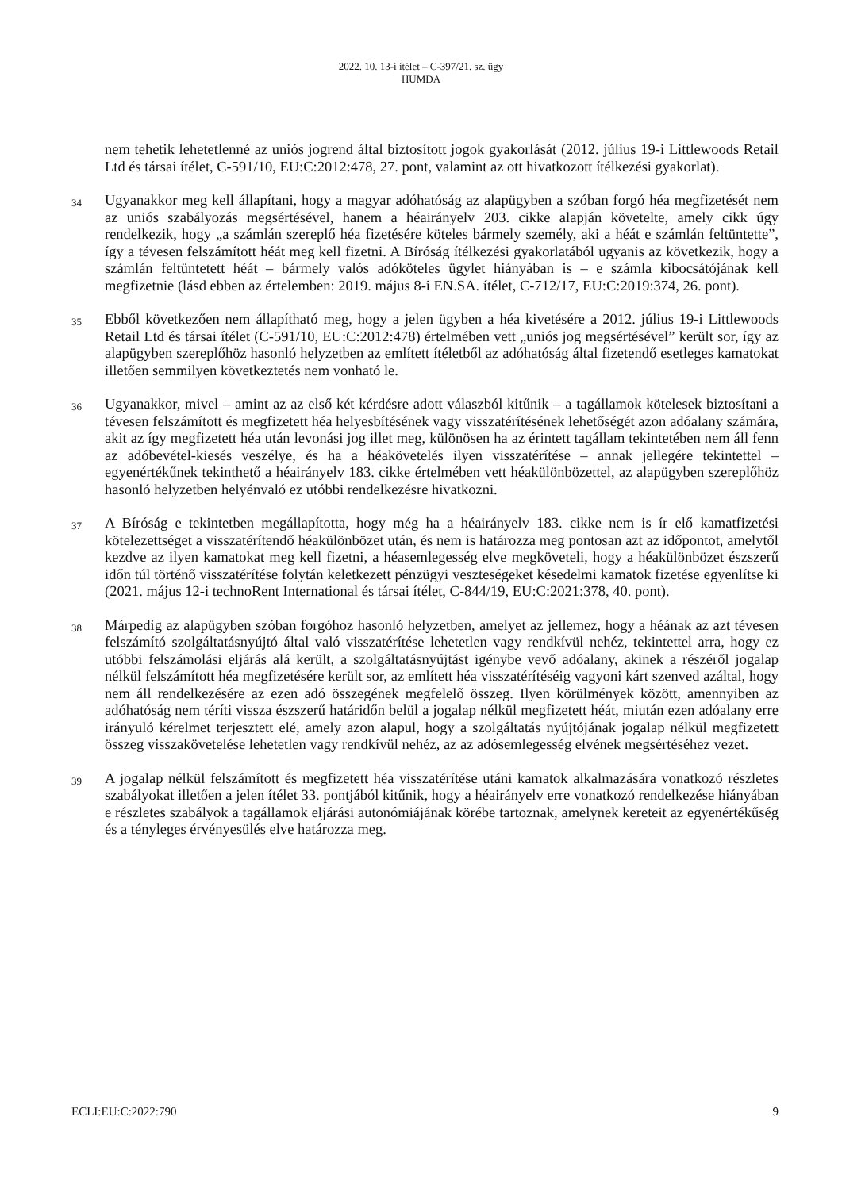2022. 10. 13-i ítélet – C-397/21. sz. ügy
HUMDA
nem tehetik lehetetlenné az uniós jogrend által biztosított jogok gyakorlását (2012. július 19-i Littlewoods Retail Ltd és társai ítélet, C-591/10, EU:C:2012:478, 27. pont, valamint az ott hivatkozott ítélkezési gyakorlat).
34
Ugyanakkor meg kell állapítani, hogy a magyar adóhatóság az alapügyben a szóban forgó héa megfizetését nem az uniós szabályozás megsértésével, hanem a héairányelv 203. cikke alapján követelte, amely cikk úgy rendelkezik, hogy „a számlán szereplő héa fizetésére köteles bármely személy, aki a héát e számlán feltüntette”, így a tévesen felszámított héát meg kell fizetni. A Bíróság ítélkezési gyakorlatából ugyanis az következik, hogy a számlán feltüntetett héát – bármely valós adóköteles ügylet hiányában is – e számla kibocsátójának kell megfizetnie (lásd ebben az értelemben: 2019. május 8-i EN.SA. ítélet, C-712/17, EU:C:2019:374, 26. pont).
35
Ebből következően nem állapítható meg, hogy a jelen ügyben a héa kivetésére a 2012. július 19-i Littlewoods Retail Ltd és társai ítélet (C-591/10, EU:C:2012:478) értelmében vett „uniós jog megsértésével” került sor, így az alapügyben szereplőhöz hasonló helyzetben az említett ítéletből az adóhatóság által fizetendő esetleges kamatokat illetően semmilyen következtetés nem vonható le.
36
Ugyanakkor, mivel – amint az az első két kérdésre adott válaszból kitűnik – a tagállamok kötelesek biztosítani a tévesen felszámított és megfizetett héa helyesbítésének vagy visszatérítésének lehetőségét azon adóalany számára, akit az így megfizetett héa után levonási jog illet meg, különösen ha az érintett tagállam tekintetében nem áll fenn az adóbevétel-kiesés veszélye, és ha a héakövetelés ilyen visszatérítése – annak jellegére tekintettel – egyenértékűnek tekinthető a héairányelv 183. cikke értelmében vett héakülönbözettel, az alapügyben szereplőhöz hasonló helyzetben helyénvaló ez utóbbi rendelkezésre hivatkozni.
37
A Bíróság e tekintetben megállapította, hogy még ha a héairányelv 183. cikke nem is ír elő kamatfizetési kötelezettséget a visszatérítendő héakülönbözet után, és nem is határozza meg pontosan azt az időpontot, amelytől kezdve az ilyen kamatokat meg kell fizetni, a héasemlegesség elve megköveteli, hogy a héakülönbözet észszerű időn túl történő visszatérítése folytán keletkezett pénzügyi veszteségeket késedelmi kamatok fizetése egyenlítse ki (2021. május 12-i technoRent International és társai ítélet, C-844/19, EU:C:2021:378, 40. pont).
38
Márpedig az alapügyben szóban forgóhoz hasonló helyzetben, amelyet az jellemez, hogy a héának az azt tévesen felszámító szolgáltatásnyújtó által való visszatérítése lehetetlen vagy rendkívül nehéz, tekintettel arra, hogy ez utóbbi felszámolási eljárás alá került, a szolgáltatásnyújtást igénybe vevő adóalany, akinek a részéről jogalap nélkül felszámított héa megfizetésére került sor, az említett héa visszatérítéséig vagyoni kárt szenved azáltal, hogy nem áll rendelkezésére az ezen adó összegének megfelelő összeg. Ilyen körülmények között, amennyiben az adóhatóság nem téríti vissza észszerű határidőn belül a jogalap nélkül megfizetett héát, miután ezen adóalany erre irányuló kérelmet terjesztett elé, amely azon alapul, hogy a szolgáltatás nyújtójának jogalap nélkül megfizetett összeg visszakövetelése lehetetlen vagy rendkívül nehéz, az az adósemlegesség elvének megsértéséhez vezet.
39
A jogalap nélkül felszámított és megfizetett héa visszatérítése utáni kamatok alkalmazására vonatkozó részletes szabályokat illetően a jelen ítélet 33. pontjából kitűnik, hogy a héairányelv erre vonatkozó rendelkezése hiányában e részletes szabályok a tagállamok eljárási autonómiájának körébe tartoznak, amelynek kereteit az egyenértékűség és a tényleges érvényesülés elve határozza meg.
ECLI:EU:C:2022:790 9